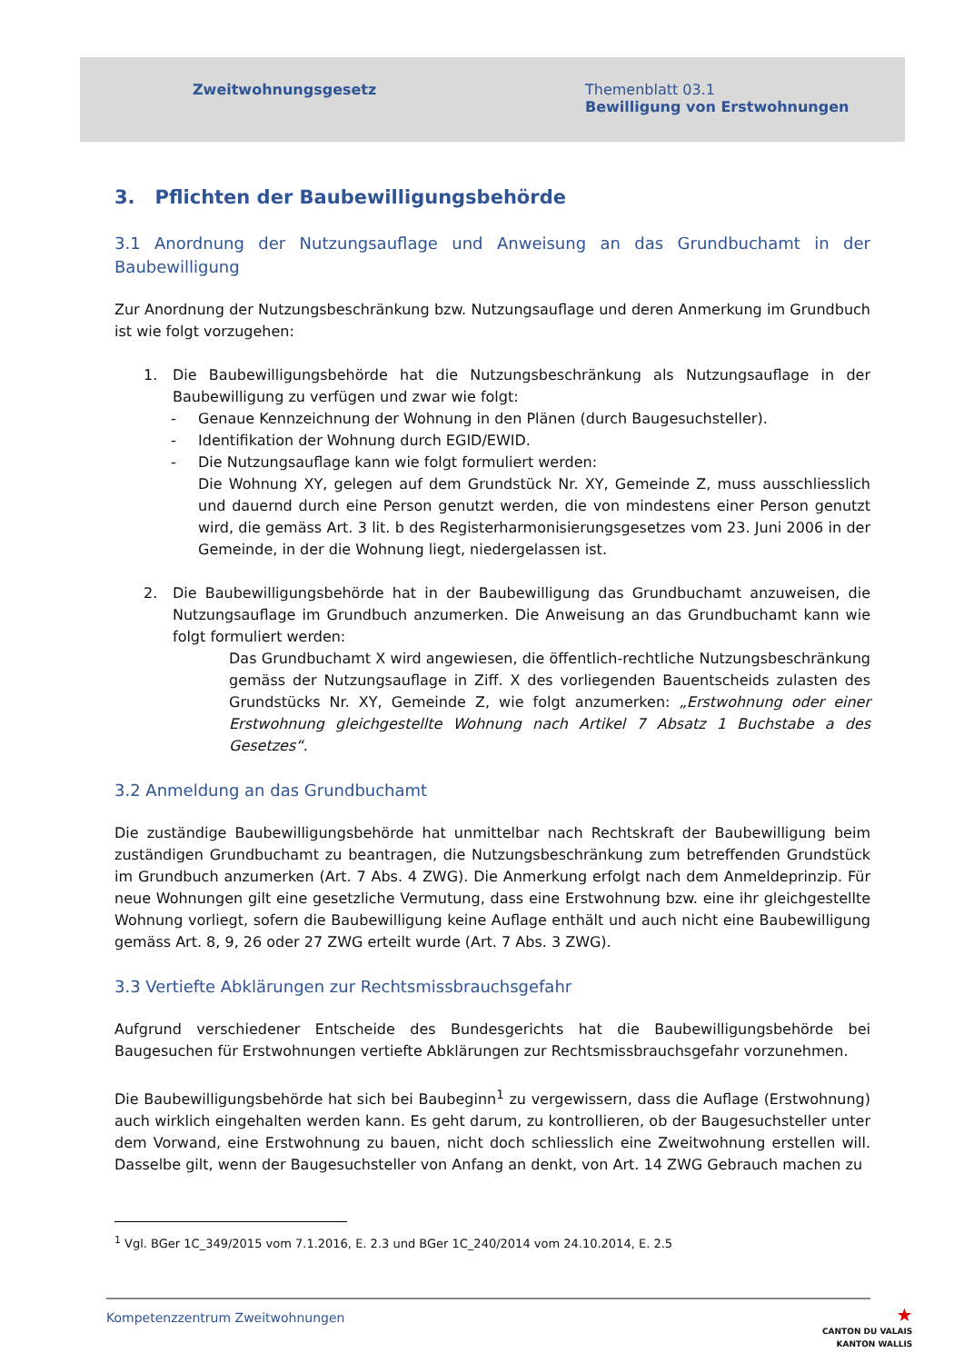Zweitwohnungsgesetz Themenblatt 03.1
Bewilligung von Erstwohnungen
3. Pflichten der Baubewilligungsbehörde
3.1 Anordnung der Nutzungsauflage und Anweisung an das Grundbuchamt in der Baubewilligung
Zur Anordnung der Nutzungsbeschränkung bzw. Nutzungsauflage und deren Anmerkung im Grundbuch ist wie folgt vorzugehen:
1. Die Baubewilligungsbehörde hat die Nutzungsbeschränkung als Nutzungsauflage in der Baubewilligung zu verfügen und zwar wie folgt:
- Genaue Kennzeichnung der Wohnung in den Plänen (durch Baugesuchsteller).
- Identifikation der Wohnung durch EGID/EWID.
- Die Nutzungsauflage kann wie folgt formuliert werden:
Die Wohnung XY, gelegen auf dem Grundstück Nr. XY, Gemeinde Z, muss ausschliesslich und dauernd durch eine Person genutzt werden, die von mindestens einer Person genutzt wird, die gemäss Art. 3 lit. b des Registerharmonisierungsgesetzes vom 23. Juni 2006 in der Gemeinde, in der die Wohnung liegt, niedergelassen ist.
2. Die Baubewilligungsbehörde hat in der Baubewilligung das Grundbuchamt anzuweisen, die Nutzungsauflage im Grundbuch anzumerken. Die Anweisung an das Grundbuchamt kann wie folgt formuliert werden:
Das Grundbuchamt X wird angewiesen, die öffentlich-rechtliche Nutzungsbeschränkung gemäss der Nutzungsauflage in Ziff. X des vorliegenden Bauentscheids zulasten des Grundstücks Nr. XY, Gemeinde Z, wie folgt anzumerken: „Erstwohnung oder einer Erstwohnung gleichgestellte Wohnung nach Artikel 7 Absatz 1 Buchstabe a des Gesetzes“.
3.2 Anmeldung an das Grundbuchamt
Die zuständige Baubewilligungsbehörde hat unmittelbar nach Rechtskraft der Baubewilligung beim zuständigen Grundbuchamt zu beantragen, die Nutzungsbeschränkung zum betreffenden Grundstück im Grundbuch anzumerken (Art. 7 Abs. 4 ZWG). Die Anmerkung erfolgt nach dem Anmeldeprinzip. Für neue Wohnungen gilt eine gesetzliche Vermutung, dass eine Erstwohnung bzw. eine ihr gleichgestellte Wohnung vorliegt, sofern die Baubewilligung keine Auflage enthält und auch nicht eine Baubewilligung gemäss Art. 8, 9, 26 oder 27 ZWG erteilt wurde (Art. 7 Abs. 3 ZWG).
3.3 Vertiefte Abklärungen zur Rechtsmissbrauchsgefahr
Aufgrund verschiedener Entscheide des Bundesgerichts hat die Baubewilligungsbehörde bei Baugesuchen für Erstwohnungen vertiefte Abklärungen zur Rechtsmissbrauchsgefahr vorzunehmen.
Die Baubewilligungsbehörde hat sich bei Baubeginn<sup>1</sup> zu vergewissern, dass die Auflage (Erstwohnung) auch wirklich eingehalten werden kann. Es geht darum, zu kontrollieren, ob der Baugesuchsteller unter dem Vorwand, eine Erstwohnung zu bauen, nicht doch schliesslich eine Zweitwohnung erstellen will. Dasselbe gilt, wenn der Baugesuchsteller von Anfang an denkt, von Art. 14 ZWG Gebrauch machen zu
<sup>1</sup> Vgl. BGer 1C_349/2015 vom 7.1.2016, E. 2.3 und BGer 1C_240/2014 vom 24.10.2014, E. 2.5
Kompetenzzentrum Zweitwohnungen
★
CANTON DU VALAIS
KANTON WALLIS